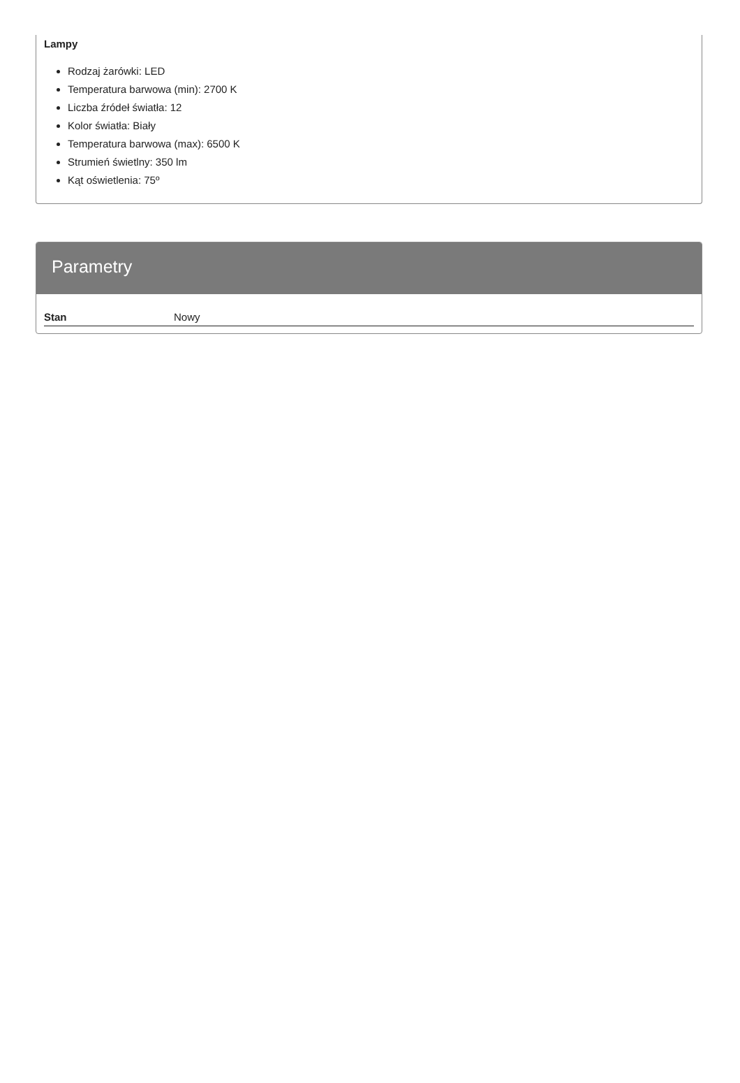Lampy
Rodzaj żarówki: LED
Temperatura barwowa (min): 2700 K
Liczba źródeł światła: 12
Kolor światła: Biały
Temperatura barwowa (max): 6500 K
Strumień świetlny: 350 lm
Kąt oświetlenia: 75º
Parametry
| Stan | Nowy |